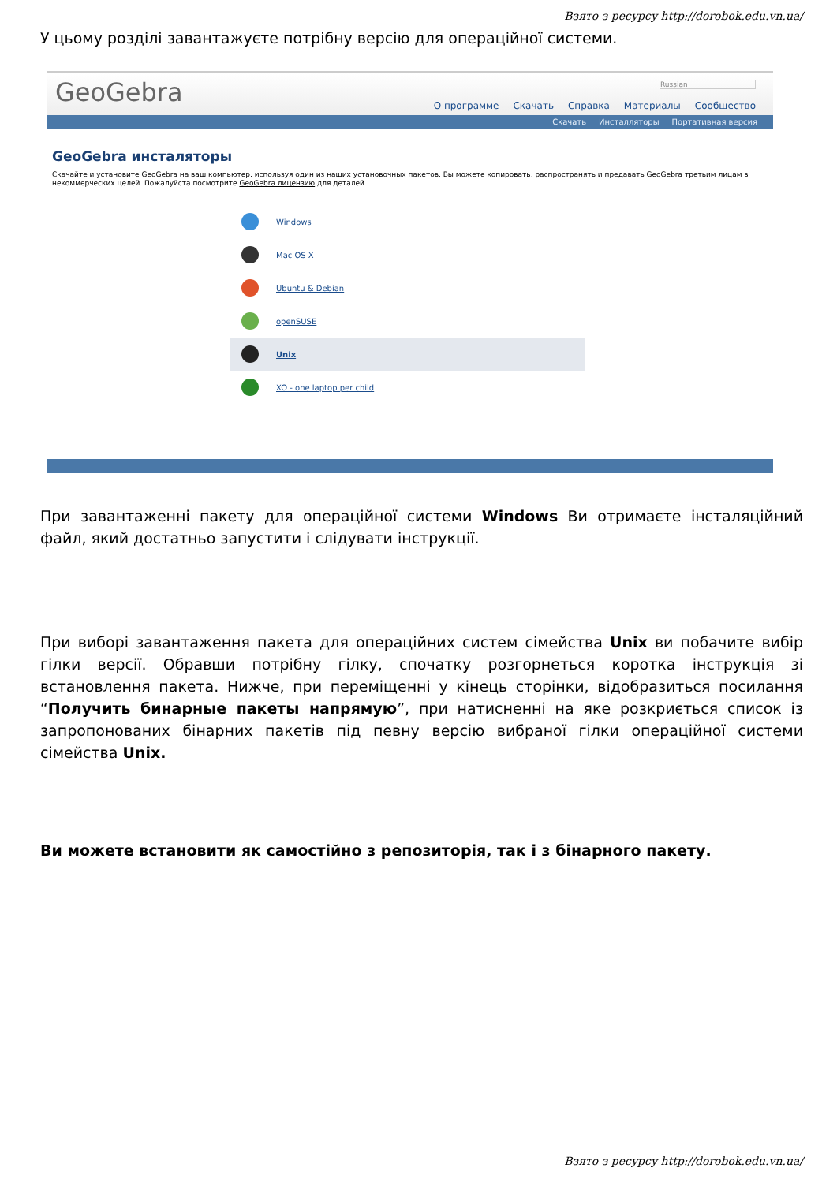Взято з ресурсу http://dorobok.edu.vn.ua/
У цьому розділі завантажуєте потрібну версію для операційної системи.
GeoGebra
Russian
О программе Скачать Справка Материалы Сообщество
Скачать Инсталляторы Портативная версия
GeoGebra инсталяторы
Скачайте и установите GeoGebra на ваш компьютер, используя один из наших установочных пакетов. Вы можете копировать, распространять и предавать GeoGebra третьим лицам в некоммерческих целей. Пожалуйста посмотрите GeoGebra лицензию для деталей.
Windows
Mac OS X
Ubuntu & Debian
openSUSE
Unix
XO - one laptop per child
При завантаженні пакету для операційної системи Windows Ви отримаєте інсталяційний файл, який достатньо запустити і слідувати інструкції.
При виборі завантаження пакета для операційних систем сімейства Unix ви побачите вибір гілки версії. Обравши потрібну гілку, спочатку розгорнеться коротка інструкція зі встановлення пакета. Нижче, при переміщенні у кінець сторінки, відобразиться посилання “Получить бинарные пакеты напрямую”, при натисненні на яке розкриється список із запропонованих бінарних пакетів під певну версію вибраної гілки операційної системи сімейства Unix.
Ви можете встановити як самостійно з репозиторія, так і з бінарного пакету.
Взято з ресурсу http://dorobok.edu.vn.ua/